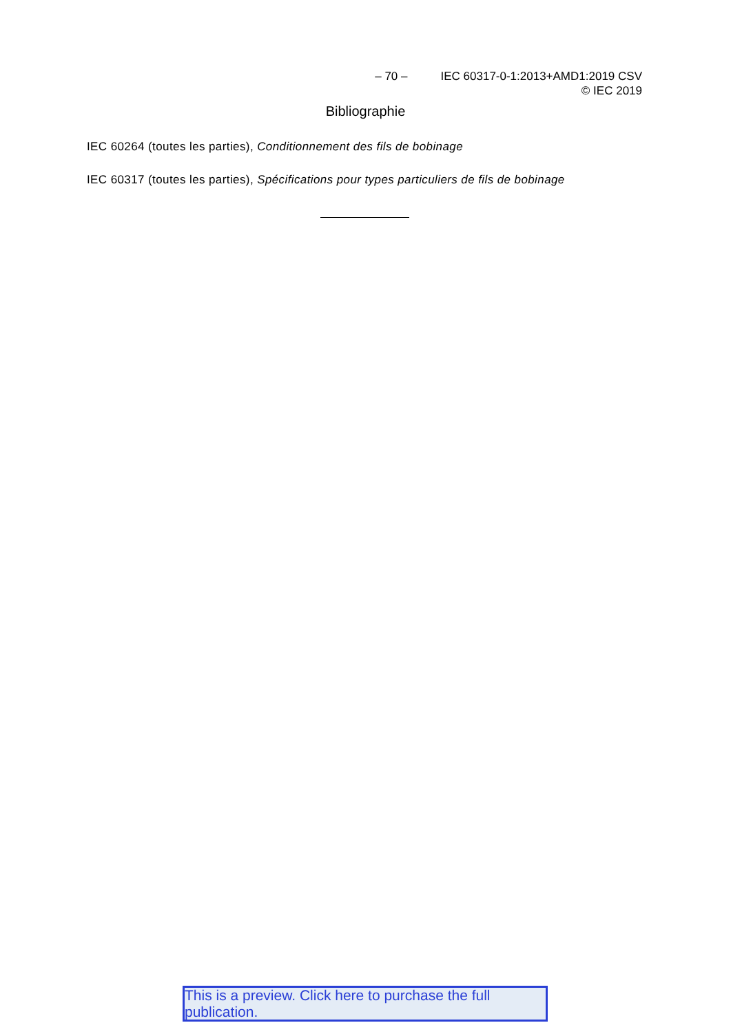– 70 – IEC 60317-0-1:2013+AMD1:2019 CSV
© IEC 2019
Bibliographie
IEC 60264 (toutes les parties), Conditionnement des fils de bobinage
IEC 60317 (toutes les parties), Spécifications pour types particuliers de fils de bobinage
This is a preview. Click here to purchase the full publication.